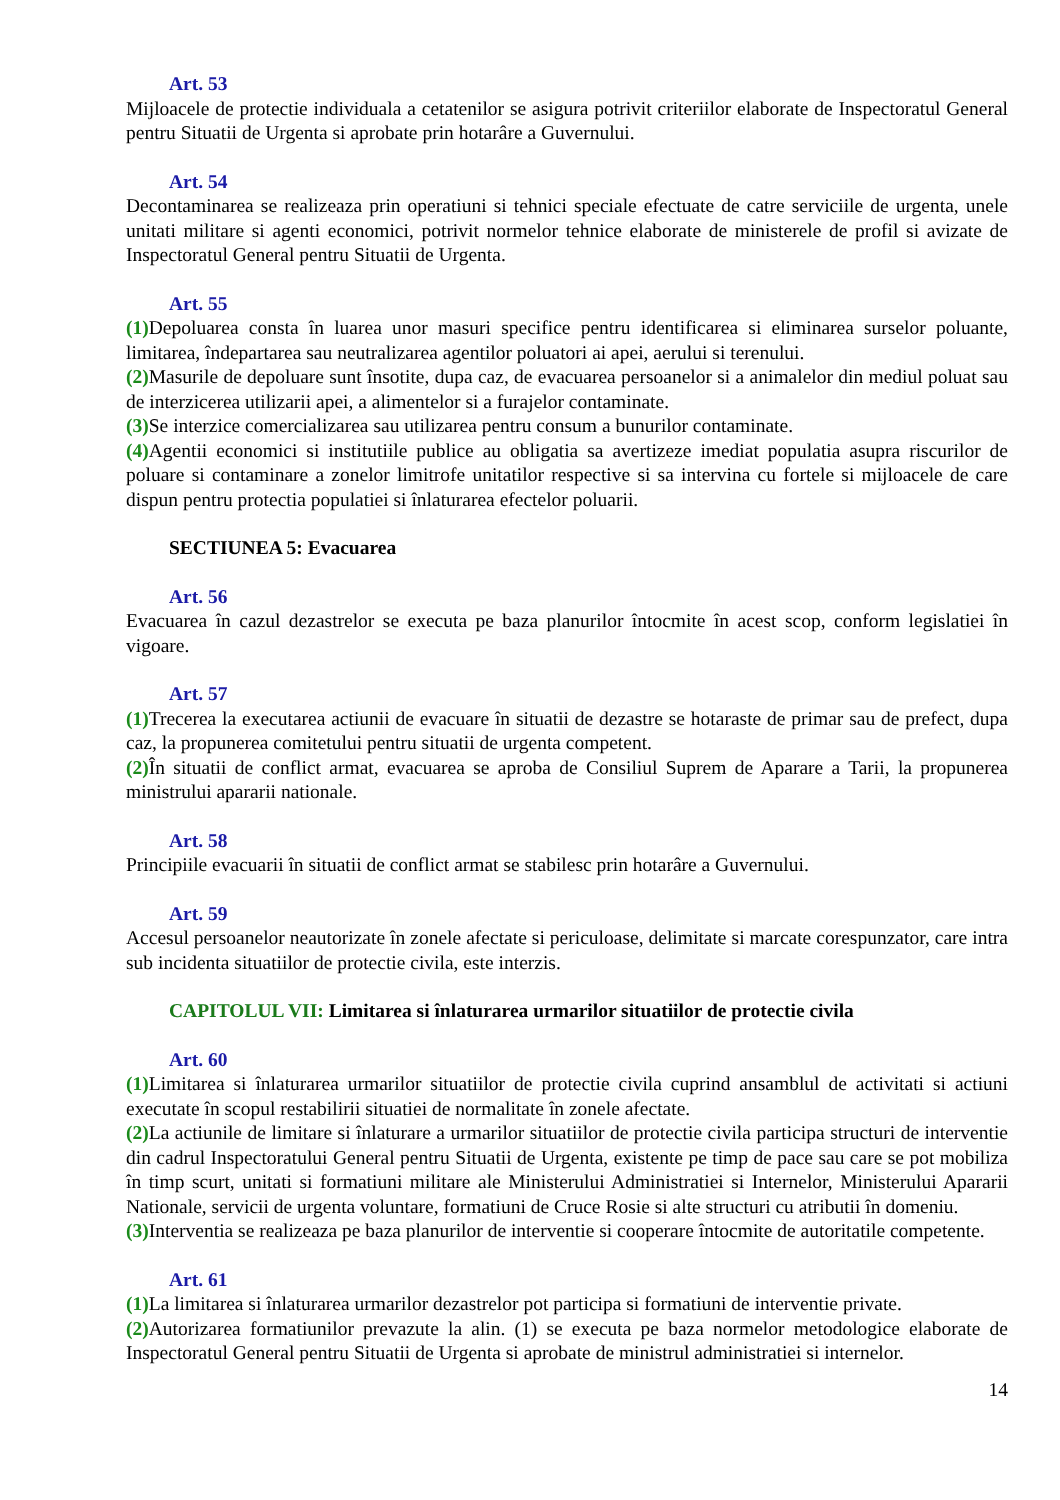Art. 53
Mijloacele de protectie individuala a cetatenilor se asigura potrivit criteriilor elaborate de Inspectoratul General pentru Situatii de Urgenta si aprobate prin hotarâre a Guvernului.
Art. 54
Decontaminarea se realizeaza prin operatiuni si tehnici speciale efectuate de catre serviciile de urgenta, unele unitati militare si agenti economici, potrivit normelor tehnice elaborate de ministerele de profil si avizate de Inspectoratul General pentru Situatii de Urgenta.
Art. 55
(1) Depoluarea consta în luarea unor masuri specifice pentru identificarea si eliminarea surselor poluante, limitarea, îndepartarea sau neutralizarea agentilor poluatori ai apei, aerului si terenului.
(2) Masurile de depoluare sunt însotite, dupa caz, de evacuarea persoanelor si a animalelor din mediul poluat sau de interzicerea utilizarii apei, a alimentelor si a furajelor contaminate.
(3) Se interzice comercializarea sau utilizarea pentru consum a bunurilor contaminate.
(4) Agentii economici si institutiile publice au obligatia sa avertizeze imediat populatia asupra riscurilor de poluare si contaminare a zonelor limitrofe unitatilor respective si sa intervina cu fortele si mijloacele de care dispun pentru protectia populatiei si înlaturarea efectelor poluarii.
SECTIUNEA 5: Evacuarea
Art. 56
Evacuarea în cazul dezastrelor se executa pe baza planurilor întocmite în acest scop, conform legislatiei în vigoare.
Art. 57
(1) Trecerea la executarea actiunii de evacuare în situatii de dezastre se hotaraste de primar sau de prefect, dupa caz, la propunerea comitetului pentru situatii de urgenta competent.
(2) În situatii de conflict armat, evacuarea se aproba de Consiliul Suprem de Aparare a Tarii, la propunerea ministrului apararii nationale.
Art. 58
Principiile evacuarii în situatii de conflict armat se stabilesc prin hotarâre a Guvernului.
Art. 59
Accesul persoanelor neautorizate în zonele afectate si periculoase, delimitate si marcate corespunzator, care intra sub incidenta situatiilor de protectie civila, este interzis.
CAPITOLUL VII: Limitarea si înlaturarea urmarilor situatiilor de protectie civila
Art. 60
(1) Limitarea si înlaturarea urmarilor situatiilor de protectie civila cuprind ansamblul de activitati si actiuni executate în scopul restabilirii situatiei de normalitate în zonele afectate.
(2) La actiunile de limitare si înlaturare a urmarilor situatiilor de protectie civila participa structuri de interventie din cadrul Inspectoratului General pentru Situatii de Urgenta, existente pe timp de pace sau care se pot mobiliza în timp scurt, unitati si formatiuni militare ale Ministerului Administratiei si Internelor, Ministerului Apararii Nationale, servicii de urgenta voluntare, formatiuni de Cruce Rosie si alte structuri cu atributii în domeniu.
(3) Interventia se realizeaza pe baza planurilor de interventie si cooperare întocmite de autoritatile competente.
Art. 61
(1) La limitarea si înlaturarea urmarilor dezastrelor pot participa si formatiuni de interventie private.
(2) Autorizarea formatiunilor prevazute la alin. (1) se executa pe baza normelor metodologice elaborate de Inspectoratul General pentru Situatii de Urgenta si aprobate de ministrul administratiei si internelor.
14